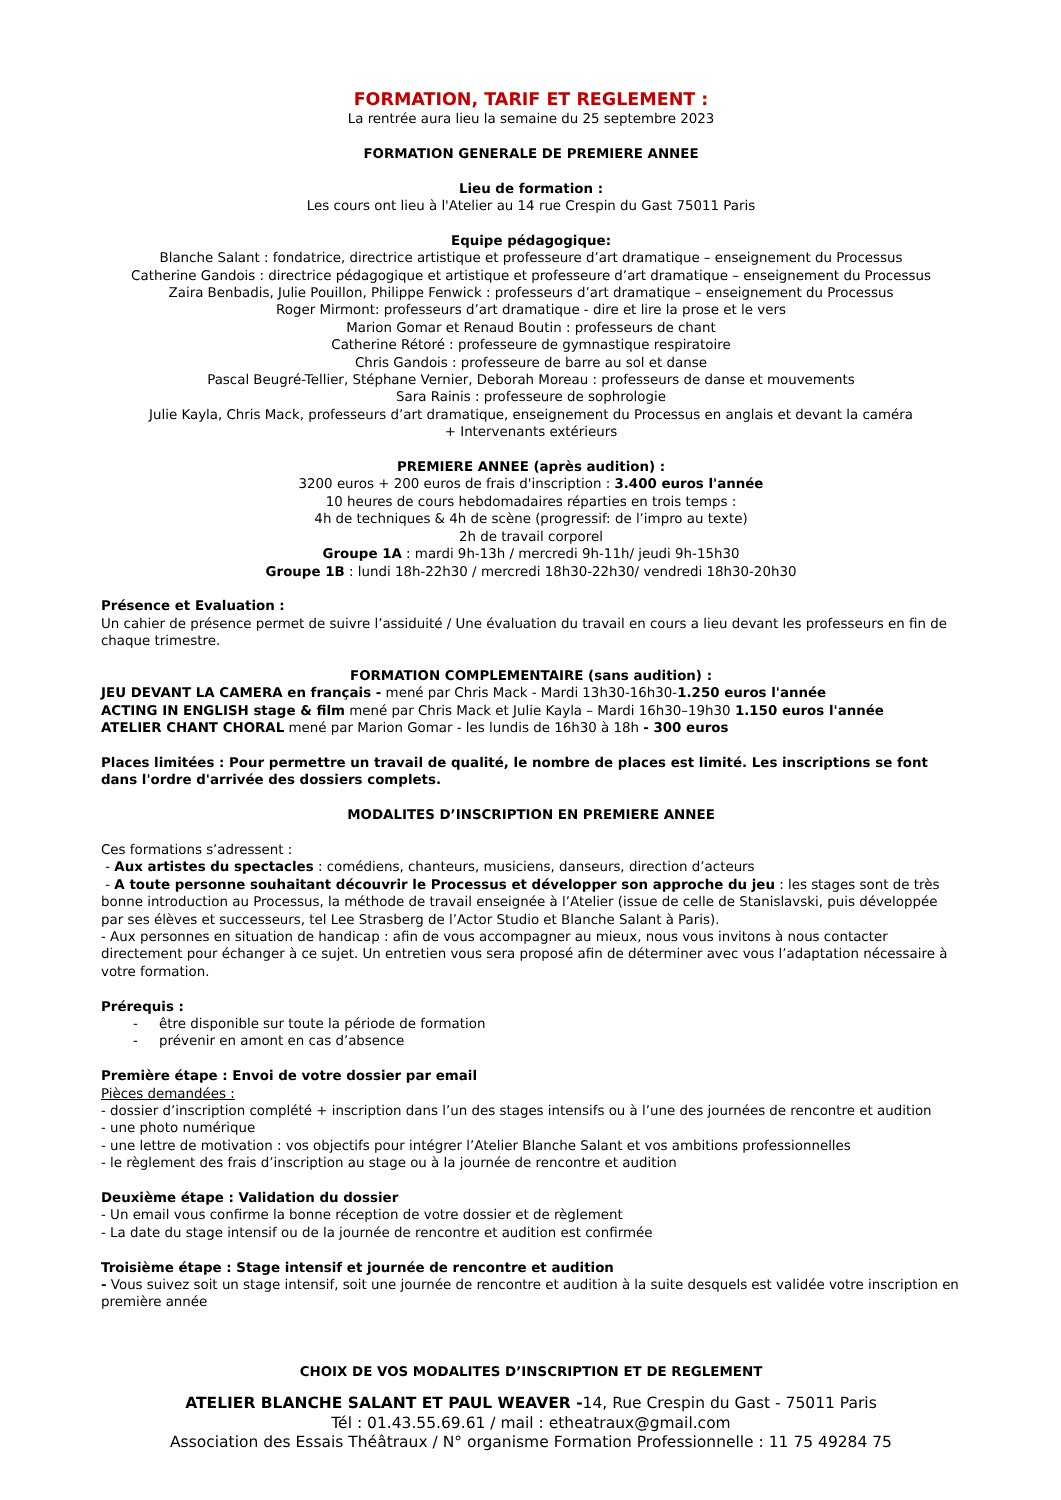FORMATION, TARIF ET REGLEMENT :
La rentrée aura lieu la semaine du 25 septembre 2023
FORMATION GENERALE DE PREMIERE ANNEE
Lieu de formation :
Les cours ont lieu à l'Atelier au 14 rue Crespin du Gast 75011 Paris
Equipe pédagogique:
Blanche Salant : fondatrice, directrice artistique et professeure d’art dramatique – enseignement du Processus
Catherine Gandois : directrice pédagogique et artistique et professeure d’art dramatique – enseignement du Processus
Zaira Benbadis, Julie Pouillon, Philippe Fenwick : professeurs d’art dramatique – enseignement du Processus
Roger Mirmont: professeurs d’art dramatique - dire et lire la prose et le vers
Marion Gomar et Renaud Boutin : professeurs de chant
Catherine Rétoré : professeure de gymnastique respiratoire
Chris Gandois : professeure de barre au sol et danse
Pascal Beugré-Tellier, Stéphane Vernier, Deborah Moreau : professeurs de danse et mouvements
Sara Rainis : professeure de sophrologie
Julie Kayla, Chris Mack, professeurs d’art dramatique, enseignement du Processus en anglais et devant la caméra
+ Intervenants extérieurs
PREMIERE ANNEE (après audition) :
3200 euros + 200 euros de frais d'inscription : 3.400 euros l'année
10 heures de cours hebdomadaires réparties en trois temps :
4h de techniques & 4h de scène (progressif: de l’impro au texte)
2h de travail corporel
Groupe 1A : mardi 9h-13h / mercredi 9h-11h/ jeudi 9h-15h30
Groupe 1B : lundi 18h-22h30 / mercredi 18h30-22h30/ vendredi 18h30-20h30
Présence et Evaluation :
Un cahier de présence permet de suivre l’assiduité / Une évaluation du travail en cours a lieu devant les professeurs en fin de chaque trimestre.
FORMATION COMPLEMENTAIRE (sans audition) :
JEU DEVANT LA CAMERA en français - mené par Chris Mack - Mardi 13h30-16h30-1.250 euros l'année
ACTING IN ENGLISH stage & film mené par Chris Mack et Julie Kayla – Mardi 16h30–19h30 1.150 euros l'année
ATELIER CHANT CHORAL mené par Marion Gomar - les lundis de 16h30 à 18h - 300 euros
Places limitées : Pour permettre un travail de qualité, le nombre de places est limité. Les inscriptions se font dans l'ordre d'arrivée des dossiers complets.
MODALITES D’INSCRIPTION EN PREMIERE ANNEE
Ces formations s’adressent :
- Aux artistes du spectacles : comédiens, chanteurs, musiciens, danseurs, direction d’acteurs
- A toute personne souhaitant découvrir le Processus et développer son approche du jeu : les stages sont de très bonne introduction au Processus, la méthode de travail enseignée à l’Atelier (issue de celle de Stanislavski, puis développée par ses élèves et successeurs, tel Lee Strasberg de l’Actor Studio et Blanche Salant à Paris).
- Aux personnes en situation de handicap : afin de vous accompagner au mieux, nous vous invitons à nous contacter directement pour échanger à ce sujet. Un entretien vous sera proposé afin de déterminer avec vous l’adaptation nécessaire à votre formation.
Prérequis :
- être disponible sur toute la période de formation
- prévenir en amont en cas d’absence
Première étape : Envoi de votre dossier par email
Pièces demandées :
- dossier d’inscription complété + inscription dans l’un des stages intensifs ou à l’une des journées de rencontre et audition
- une photo numérique
- une lettre de motivation : vos objectifs pour intégrer l’Atelier Blanche Salant et vos ambitions professionnelles
- le règlement des frais d’inscription au stage ou à la journée de rencontre et audition
Deuxième étape : Validation du dossier
- Un email vous confirme la bonne réception de votre dossier et de règlement
- La date du stage intensif ou de la journée de rencontre et audition est confirmée
Troisième étape : Stage intensif et journée de rencontre et audition
- Vous suivez soit un stage intensif, soit une journée de rencontre et audition à la suite desquels est validée votre inscription en première année
CHOIX DE VOS MODALITES D’INSCRIPTION ET DE REGLEMENT
ATELIER BLANCHE SALANT ET PAUL WEAVER -14, Rue Crespin du Gast - 75011 Paris
Tél : 01.43.55.69.61 / mail : etheatraux@gmail.com
Association des Essais Théâtraux / N° organisme Formation Professionnelle : 11 75 49284 75